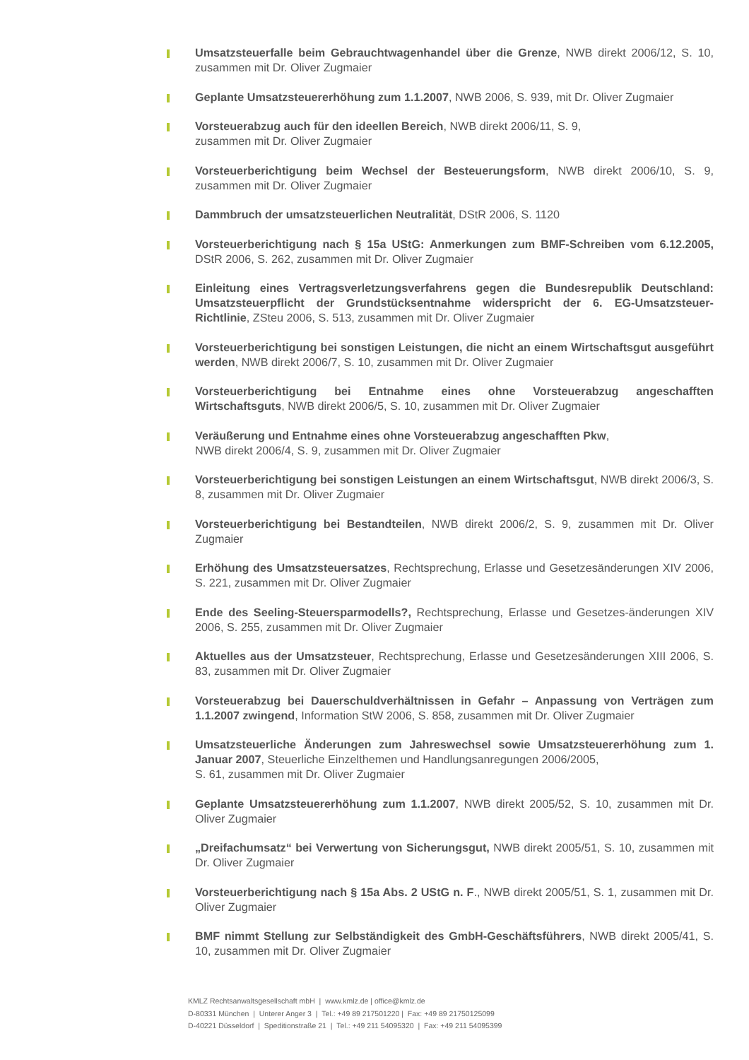Umsatzsteuerfalle beim Gebrauchtwagenhandel über die Grenze, NWB direkt 2006/12, S. 10, zusammen mit Dr. Oliver Zugmaier
Geplante Umsatzsteuererhöhung zum 1.1.2007, NWB 2006, S. 939, mit Dr. Oliver Zugmaier
Vorsteuerabzug auch für den ideellen Bereich, NWB direkt 2006/11, S. 9,
zusammen mit Dr. Oliver Zugmaier
Vorsteuerberichtigung beim Wechsel der Besteuerungsform, NWB direkt 2006/10, S. 9, zusammen mit Dr. Oliver Zugmaier
Dammbruch der umsatzsteuerlichen Neutralität, DStR 2006, S. 1120
Vorsteuerberichtigung nach § 15a UStG: Anmerkungen zum BMF-Schreiben vom 6.12.2005, DStR 2006, S. 262, zusammen mit Dr. Oliver Zugmaier
Einleitung eines Vertragsverletzungsverfahrens gegen die Bundesrepublik Deutschland: Umsatzsteuerpflicht der Grundstücksentnahme widerspricht der 6. EG-Umsatzsteuer-Richtlinie, ZSteu 2006, S. 513, zusammen mit Dr. Oliver Zugmaier
Vorsteuerberichtigung bei sonstigen Leistungen, die nicht an einem Wirtschaftsgut ausgeführt werden, NWB direkt 2006/7, S. 10, zusammen mit Dr. Oliver Zugmaier
Vorsteuerberichtigung bei Entnahme eines ohne Vorsteuerabzug angeschafften Wirtschaftsguts, NWB direkt 2006/5, S. 10, zusammen mit Dr. Oliver Zugmaier
Veräußerung und Entnahme eines ohne Vorsteuerabzug angeschafften Pkw,
NWB direkt 2006/4, S. 9, zusammen mit Dr. Oliver Zugmaier
Vorsteuerberichtigung bei sonstigen Leistungen an einem Wirtschaftsgut, NWB direkt 2006/3, S. 8, zusammen mit Dr. Oliver Zugmaier
Vorsteuerberichtigung bei Bestandteilen, NWB direkt 2006/2, S. 9, zusammen mit Dr. Oliver Zugmaier
Erhöhung des Umsatzsteuersatzes, Rechtsprechung, Erlasse und Gesetzesänderungen XIV 2006, S. 221, zusammen mit Dr. Oliver Zugmaier
Ende des Seeling-Steuersparmodells?, Rechtsprechung, Erlasse und Gesetzes-änderungen XIV 2006, S. 255, zusammen mit Dr. Oliver Zugmaier
Aktuelles aus der Umsatzsteuer, Rechtsprechung, Erlasse und Gesetzesänderungen XIII 2006, S. 83, zusammen mit Dr. Oliver Zugmaier
Vorsteuerabzug bei Dauerschuldverhältnissen in Gefahr – Anpassung von Verträgen zum 1.1.2007 zwingend, Information StW 2006, S. 858, zusammen mit Dr. Oliver Zugmaier
Umsatzsteuerliche Änderungen zum Jahreswechsel sowie Umsatzsteuererhöhung zum 1. Januar 2007, Steuerliche Einzelthemen und Handlungsanregungen 2006/2005,
S. 61, zusammen mit Dr. Oliver Zugmaier
Geplante Umsatzsteuererhöhung zum 1.1.2007, NWB direkt 2005/52, S. 10, zusammen mit Dr. Oliver Zugmaier
„Dreifachumsatz“ bei Verwertung von Sicherungsgut, NWB direkt 2005/51, S. 10, zusammen mit Dr. Oliver Zugmaier
Vorsteuerberichtigung nach § 15a Abs. 2 UStG n. F., NWB direkt 2005/51, S. 1, zusammen mit Dr. Oliver Zugmaier
BMF nimmt Stellung zur Selbständigkeit des GmbH-Geschäftsführers, NWB direkt 2005/41, S. 10, zusammen mit Dr. Oliver Zugmaier
KMLZ Rechtsanwaltsgesellschaft mbH | www.kmlz.de | office@kmlz.de
D-80331 München | Unterer Anger 3 | Tel.: +49 89 217501220 | Fax: +49 89 21750125099
D-40221 Düsseldorf | Speditionstraße 21 | Tel.: +49 211 54095320 | Fax: +49 211 54095399